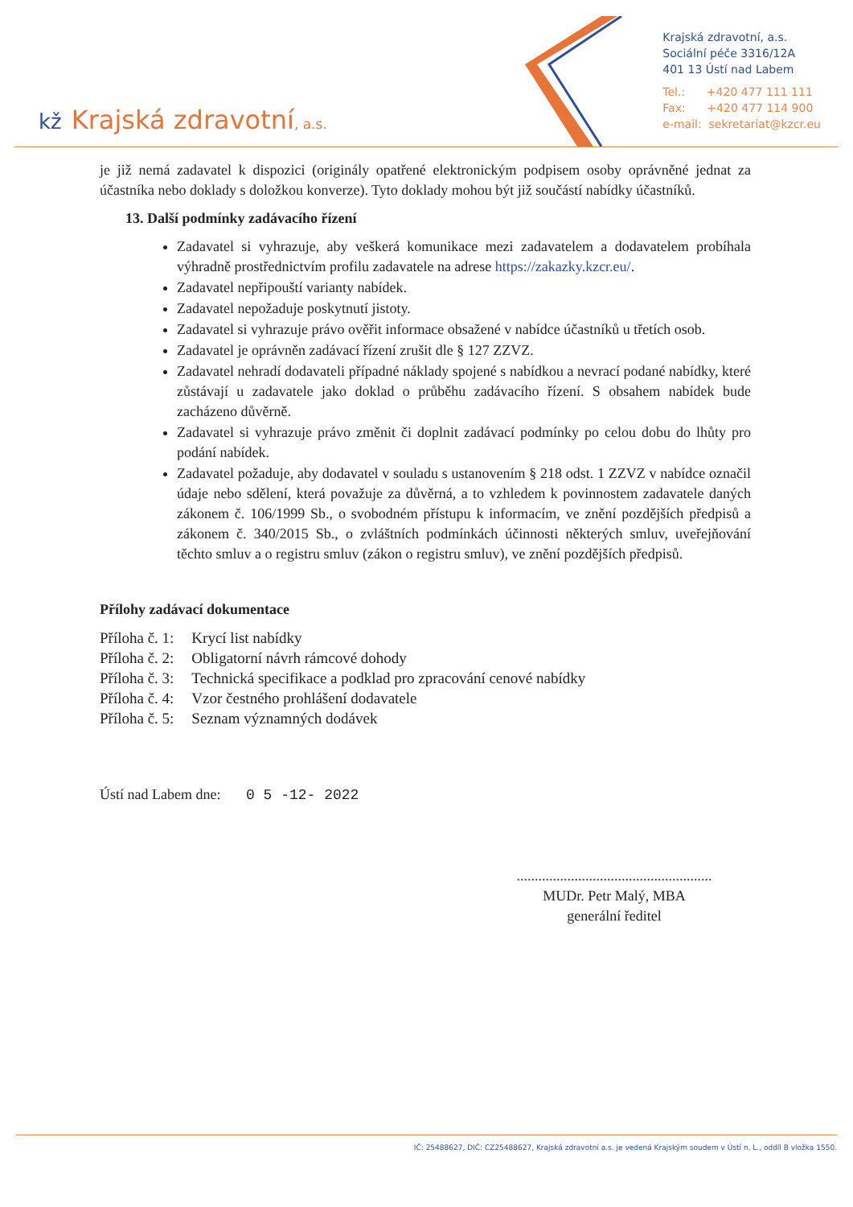kž Krajská zdravotní, a.s.
Krajská zdravotní, a.s.
Sociální péče 3316/12A
401 13 Ústí nad Labem
Tel.: +420 477 111 111
Fax: +420 477 114 900
e-mail: sekretariat@kzcr.eu
je již nemá zadavatel k dispozici (originály opatřené elektronickým podpisem osoby oprávněné jednat za účastníka nebo doklady s doložkou konverze). Tyto doklady mohou být již součástí nabídky účastníků.
13. Další podmínky zadávacího řízení
Zadavatel si vyhrazuje, aby veškerá komunikace mezi zadavatelem a dodavatelem probíhala výhradně prostřednictvím profilu zadavatele na adrese https://zakazky.kzcr.eu/.
Zadavatel nepřipouští varianty nabídek.
Zadavatel nepožaduje poskytnutí jistoty.
Zadavatel si vyhrazuje právo ověřit informace obsažené v nabídce účastníků u třetích osob.
Zadavatel je oprávněn zadávací řízení zrušit dle § 127 ZZVZ.
Zadavatel nehradí dodavateli případné náklady spojené s nabídkou a nevrací podané nabídky, které zůstávají u zadavatele jako doklad o průběhu zadávacího řízení. S obsahem nabídek bude zacházeno důvěrně.
Zadavatel si vyhrazuje právo změnit či doplnit zadávací podmínky po celou dobu do lhůty pro podání nabídek.
Zadavatel požaduje, aby dodavatel v souladu s ustanovením § 218 odst. 1 ZZVZ v nabídce označil údaje nebo sdělení, která považuje za důvěrná, a to vzhledem k povinnostem zadavatele daných zákonem č. 106/1999 Sb., o svobodném přístupu k informacím, ve znění pozdějších předpisů a zákonem č. 340/2015 Sb., o zvláštních podmínkách účinnosti některých smluv, uveřejňování těchto smluv a o registru smluv (zákon o registru smluv), ve znění pozdějších předpisů.
Přílohy zadávací dokumentace
| Příloha č. 1: | Krycí list nabídky |
| Příloha č. 2: | Obligatorní návrh rámcové dohody |
| Příloha č. 3: | Technická specifikace a podklad pro zpracování cenové nabídky |
| Příloha č. 4: | Vzor čestného prohlášení dodavatele |
| Příloha č. 5: | Seznam významných dodávek |
Ústí nad Labem dne: 0 5 -12- 2022
......................................................
MUDr. Petr Malý, MBA
generální ředitel
IČ: 25488627, DIČ: CZ25488627, Krajská zdravotní a.s. je vedená Krajským soudem v Ústí n. L., oddíl B vložka 1550.